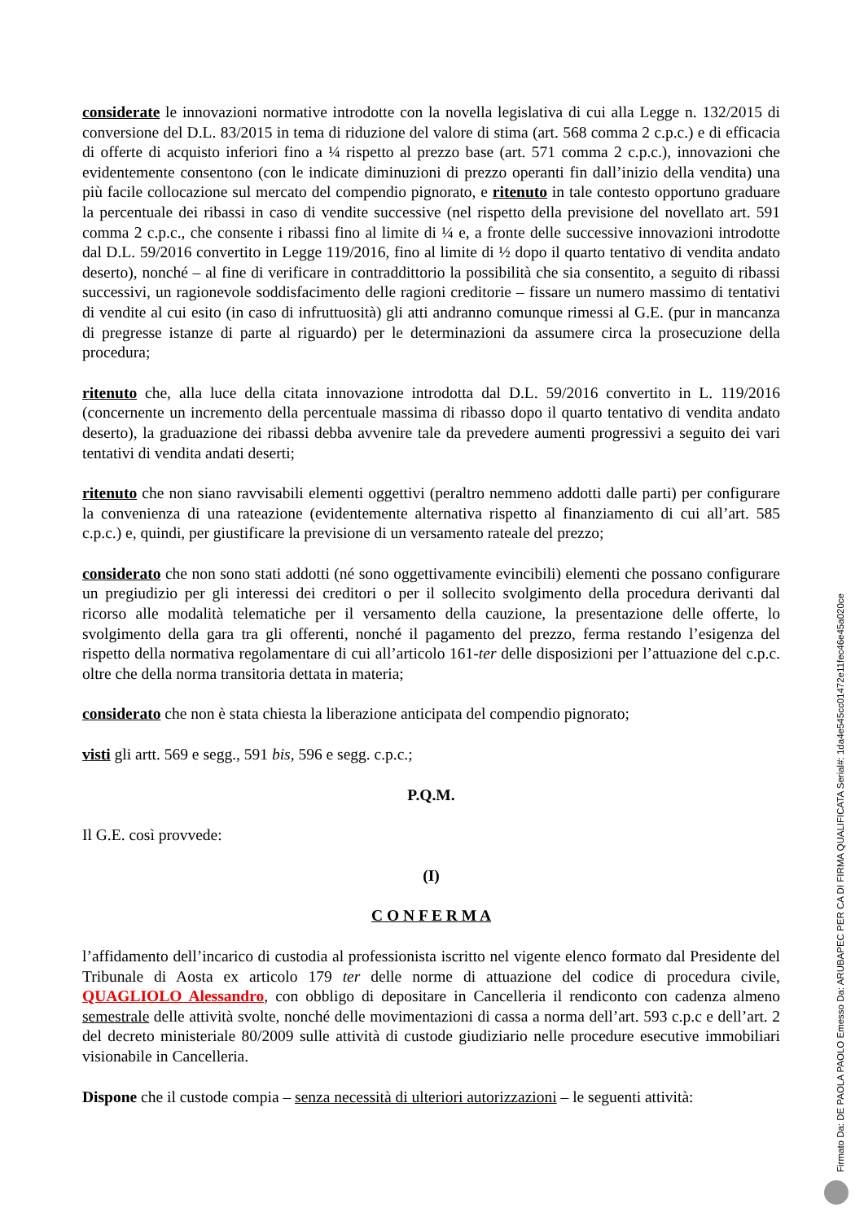considerate le innovazioni normative introdotte con la novella legislativa di cui alla Legge n. 132/2015 di conversione del D.L. 83/2015 in tema di riduzione del valore di stima (art. 568 comma 2 c.p.c.) e di efficacia di offerte di acquisto inferiori fino a ¼ rispetto al prezzo base (art. 571 comma 2 c.p.c.), innovazioni che evidentemente consentono (con le indicate diminuzioni di prezzo operanti fin dall’inizio della vendita) una più facile collocazione sul mercato del compendio pignorato, e ritenuto in tale contesto opportuno graduare la percentuale dei ribassi in caso di vendite successive (nel rispetto della previsione del novellato art. 591 comma 2 c.p.c., che consente i ribassi fino al limite di ¼ e, a fronte delle successive innovazioni introdotte dal D.L. 59/2016 convertito in Legge 119/2016, fino al limite di ½ dopo il quarto tentativo di vendita andato deserto), nonché – al fine di verificare in contraddittorio la possibilità che sia consentito, a seguito di ribassi successivi, un ragionevole soddisfacimento delle ragioni creditorie – fissare un numero massimo di tentativi di vendite al cui esito (in caso di infruttuosità) gli atti andranno comunque rimessi al G.E. (pur in mancanza di pregresse istanze di parte al riguardo) per le determinazioni da assumere circa la prosecuzione della procedura;
ritenuto che, alla luce della citata innovazione introdotta dal D.L. 59/2016 convertito in L. 119/2016 (concernente un incremento della percentuale massima di ribasso dopo il quarto tentativo di vendita andato deserto), la graduazione dei ribassi debba avvenire tale da prevedere aumenti progressivi a seguito dei vari tentativi di vendita andati deserti;
ritenuto che non siano ravvisabili elementi oggettivi (peraltro nemmeno addotti dalle parti) per configurare la convenienza di una rateazione (evidentemente alternativa rispetto al finanziamento di cui all’art. 585 c.p.c.) e, quindi, per giustificare la previsione di un versamento rateale del prezzo;
considerato che non sono stati addotti (né sono oggettivamente evincibili) elementi che possano configurare un pregiudizio per gli interessi dei creditori o per il sollecito svolgimento della procedura derivanti dal ricorso alle modalità telematiche per il versamento della cauzione, la presentazione delle offerte, lo svolgimento della gara tra gli offerenti, nonché il pagamento del prezzo, ferma restando l’esigenza del rispetto della normativa regolamentare di cui all’articolo 161-ter delle disposizioni per l’attuazione del c.p.c. oltre che della norma transitoria dettata in materia;
considerato che non è stata chiesta la liberazione anticipata del compendio pignorato;
visti gli artt. 569 e segg., 591 bis, 596 e segg. c.p.c.;
P.Q.M.
Il G.E. così provvede:
(I)
C O N F E R M A
l’affidamento dell’incarico di custodia al professionista iscritto nel vigente elenco formato dal Presidente del Tribunale di Aosta ex articolo 179 ter delle norme di attuazione del codice di procedura civile, QUAGLIOLO Alessandro, con obbligo di depositare in Cancelleria il rendiconto con cadenza almeno semestrale delle attività svolte, nonché delle movimentazioni di cassa a norma dell’art. 593 c.p.c e dell’art. 2 del decreto ministeriale 80/2009 sulle attività di custode giudiziario nelle procedure esecutive immobiliari visionabile in Cancelleria.
Dispone che il custode compia – senza necessità di ulteriori autorizzazioni – le seguenti attività:
Firmato Da: DE PAOLA PAOLO Emesso Da: ARUBAPEC PER CA DI FIRMA QUALIFICATA Serial#: 1da4e545cc01472e11fec46e45a020ce